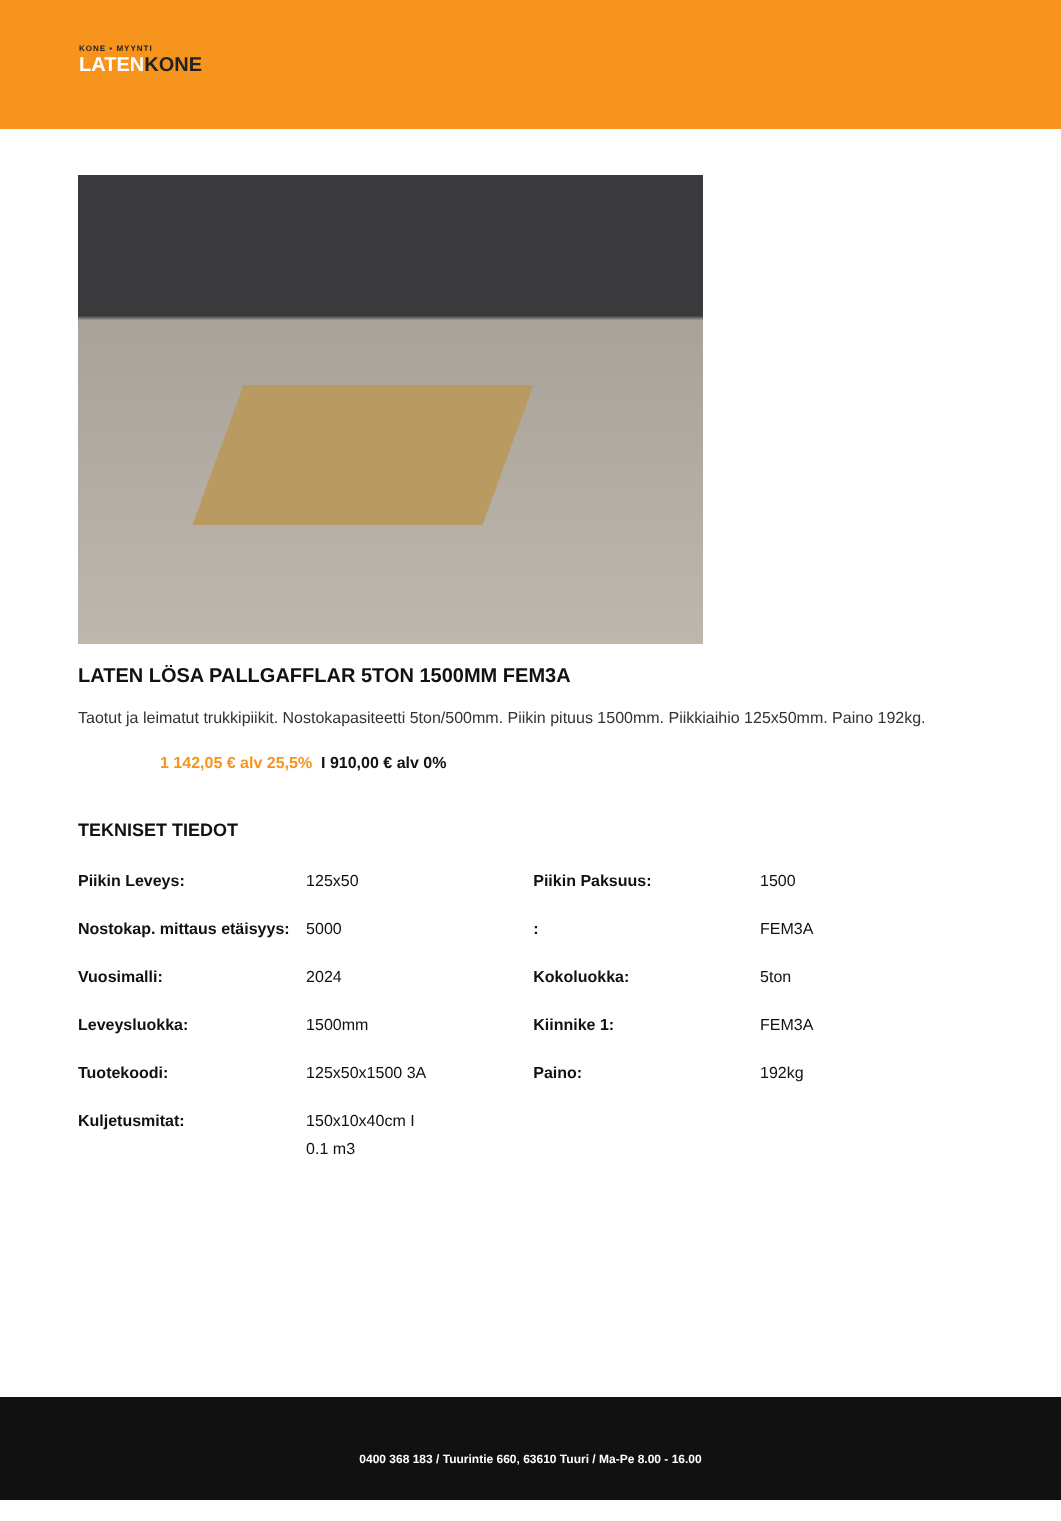KONE ▪ MYYNTI
LATENKONE
LATEN LÖSA PALLGAFFLAR 5TON 1500MM FEM3A
Taotut ja leimatut trukkipiikit. Nostokapasiteetti 5ton/500mm. Piikin pituus 1500mm. Piikkiaihio 125x50mm. Paino 192kg.
1 142,05 € alv 25,5% I 910,00 € alv 0%
TEKNISET TIEDOT
| Piikin Leveys: | 125x50 | Piikin Paksuus: | 1500 |
| Nostokap. mittaus etäisyys: | 5000 | : | FEM3A |
| Vuosimalli: | 2024 | Kokoluokka: | 5ton |
| Leveysluokka: | 1500mm | Kiinnike 1: | FEM3A |
| Tuotekoodi: | 125x50x1500 3A | Paino: | 192kg |
| Kuljetusmitat: | 150x10x40cm I 0.1 m3 | | |
0400 368 183 / Tuurintie 660, 63610 Tuuri / Ma-Pe 8.00 - 16.00